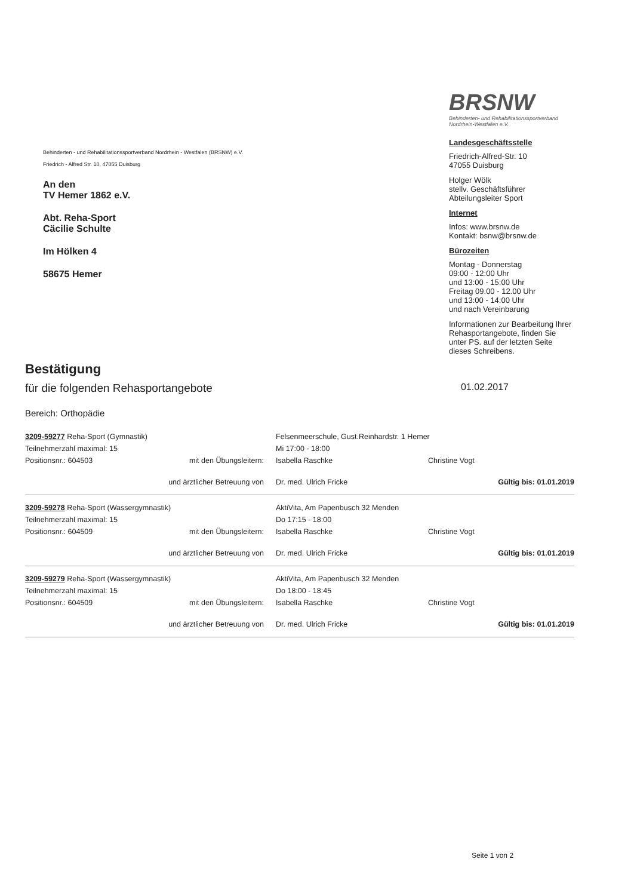Behinderten - und Rehabilitationssportverband Nordrhein - Westfalen (BRSNW) e.V.
Friedrich - Alfred Str. 10, 47055 Duisburg
An den
TV Hemer 1862 e.V.
Abt. Reha-Sport
Cäcilie Schulte
Im Hölken 4
58675 Hemer
BRSNW
Behinderten- und Rehabilitationssportverband Nordrhein-Westfalen e.V.
Landesgeschäftsstelle
Friedrich-Alfred-Str. 10
47055 Duisburg
Holger Wölk
stellv. Geschäftsführer
Abteilungsleiter Sport
Internet
Infos: www.brsnw.de
Kontakt: bsnw@brsnw.de
Bürozeiten
Montag - Donnerstag
09:00 - 12:00 Uhr
und 13:00 - 15:00 Uhr
Freitag 09.00 - 12.00 Uhr
und 13:00 - 14:00 Uhr
und nach Vereinbarung
Informationen zur Bearbeitung Ihrer Rehasportangebote, finden Sie unter PS. auf der letzten Seite dieses Schreibens.
Bestätigung
für die folgenden Rehasportangebote 01.02.2017
Bereich: Orthopädie
3209-59277 Reha-Sport (Gymnastik) Felsenmeerschule, Gust.Reinhardstr. 1 Hemer
Teilnehmerzahl maximal: 15 Mi 17:00 - 18:00
Positionsnr.: 604503 mit den Übungsleitern: Isabella Raschke Christine Vogt
und ärztlicher Betreuung von Dr. med. Ulrich Fricke Gültig bis: 01.01.2019
3209-59278 Reha-Sport (Wassergymnastik) AktiVita, Am Papenbusch 32 Menden
Teilnehmerzahl maximal: 15 Do 17:15 - 18:00
Positionsnr.: 604509 mit den Übungsleitern: Isabella Raschke Christine Vogt
und ärztlicher Betreuung von Dr. med. Ulrich Fricke Gültig bis: 01.01.2019
3209-59279 Reha-Sport (Wassergymnastik) AktiVita, Am Papenbusch 32 Menden
Teilnehmerzahl maximal: 15 Do 18:00 - 18:45
Positionsnr.: 604509 mit den Übungsleitern: Isabella Raschke Christine Vogt
und ärztlicher Betreuung von Dr. med. Ulrich Fricke Gültig bis: 01.01.2019
Seite 1 von 2